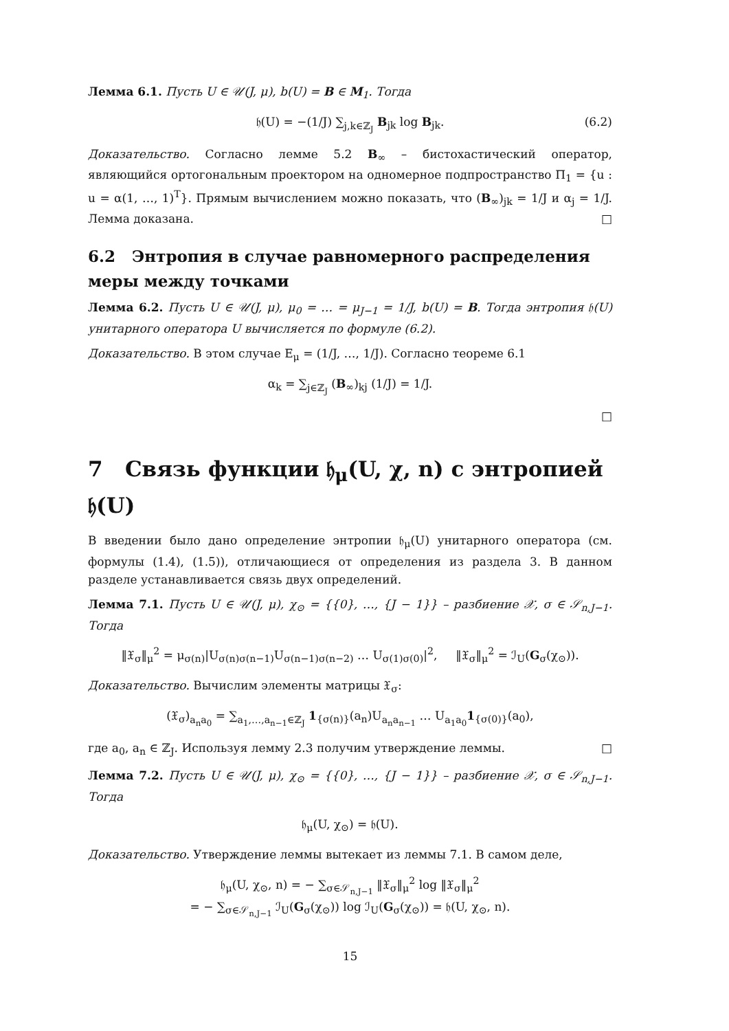Лемма 6.1. Пусть U ∈ 𝒰(J, μ), b(U) = B ∈ M<sub>1</sub>. Тогда
𝔥(U) = −(1/J) ∑<sub>j,k∈ℤ<sub>J</sub></sub> B<sub>jk</sub> log B<sub>jk</sub>. (6.2)
Доказательство. Согласно лемме 5.2 B<sub>∞</sub> – бистохастический оператор, являющийся ортогональным проектором на одномерное подпространство Π<sub>1</sub> = {u : u = α(1, …, 1)<sup>T</sup>}. Прямым вычислением можно показать, что (B<sub>∞</sub>)<sub>jk</sub> = 1/J и α<sub>j</sub> = 1/J. Лемма доказана. □
6.2 Энтропия в случае равномерного распределения меры между точками
Лемма 6.2. Пусть U ∈ 𝒰(J, μ), μ<sub>0</sub> = … = μ<sub>J−1</sub> = 1/J, b(U) = B. Тогда энтропия 𝔥(U) унитарного оператора U вычисляется по формуле (6.2).
Доказательство. В этом случае E<sub>μ</sub> = (1/J, …, 1/J). Согласно теореме 6.1
α<sub>k</sub> = ∑<sub>j∈ℤ<sub>J</sub></sub> (B<sub>∞</sub>)<sub>kj</sub> (1/J) = 1/J.
□
7 Связь функции 𝔥<sub>μ</sub>(U, χ, n) с энтропией 𝔥(U)
В введении было дано определение энтропии 𝔥<sub>μ</sub>(U) унитарного оператора (см. формулы (1.4), (1.5)), отличающиеся от определения из раздела 3. В данном разделе устанавливается связь двух определений.
Лемма 7.1. Пусть U ∈ 𝒰(J, μ), χ<sub>⊙</sub> = {{0}, …, {J − 1}} – разбиение 𝒳, σ ∈ 𝒮<sub>n,J−1</sub>. Тогда
‖𝔛<sub>σ</sub>‖<sub>μ</sub><sup>2</sup> = μ<sub>σ(n)</sub>|U<sub>σ(n)σ(n−1)</sub>U<sub>σ(n−1)σ(n−2)</sub> … U<sub>σ(1)σ(0)</sub>|<sup>2</sup>, ‖𝔛<sub>σ</sub>‖<sub>μ</sub><sup>2</sup> = ℐ<sub>U</sub>(G<sub>σ</sub>(χ<sub>⊙</sub>)).
Доказательство. Вычислим элементы матрицы 𝔛<sub>σ</sub>:
(𝔛<sub>σ</sub>)<sub>a<sub>n</sub>a<sub>0</sub></sub> = ∑<sub>a<sub>1</sub>,…,a<sub>n−1</sub>∈ℤ<sub>J</sub></sub> 1<sub>{σ(n)}</sub>(a<sub>n</sub>)U<sub>a<sub>n</sub>a<sub>n−1</sub></sub> … U<sub>a<sub>1</sub>a<sub>0</sub></sub>1<sub>{σ(0)}</sub>(a<sub>0</sub>),
где a<sub>0</sub>, a<sub>n</sub> ∈ ℤ<sub>J</sub>. Используя лемму 2.3 получим утверждение леммы. □
Лемма 7.2. Пусть U ∈ 𝒰(J, μ), χ<sub>⊙</sub> = {{0}, …, {J − 1}} – разбиение 𝒳, σ ∈ 𝒮<sub>n,J−1</sub>. Тогда
𝔥<sub>μ</sub>(U, χ<sub>⊙</sub>) = 𝔥(U).
Доказательство. Утверждение леммы вытекает из леммы 7.1. В самом деле,
𝔥<sub>μ</sub>(U, χ<sub>⊙</sub>, n) = − ∑<sub>σ∈𝒮<sub>n,J−1</sub></sub> ‖𝔛<sub>σ</sub>‖<sub>μ</sub><sup>2</sup> log ‖𝔛<sub>σ</sub>‖<sub>μ</sub><sup>2</sup>
= − ∑<sub>σ∈𝒮<sub>n,J−1</sub></sub> ℐ<sub>U</sub>(G<sub>σ</sub>(χ<sub>⊙</sub>)) log ℐ<sub>U</sub>(G<sub>σ</sub>(χ<sub>⊙</sub>)) = 𝔥(U, χ<sub>⊙</sub>, n).
15